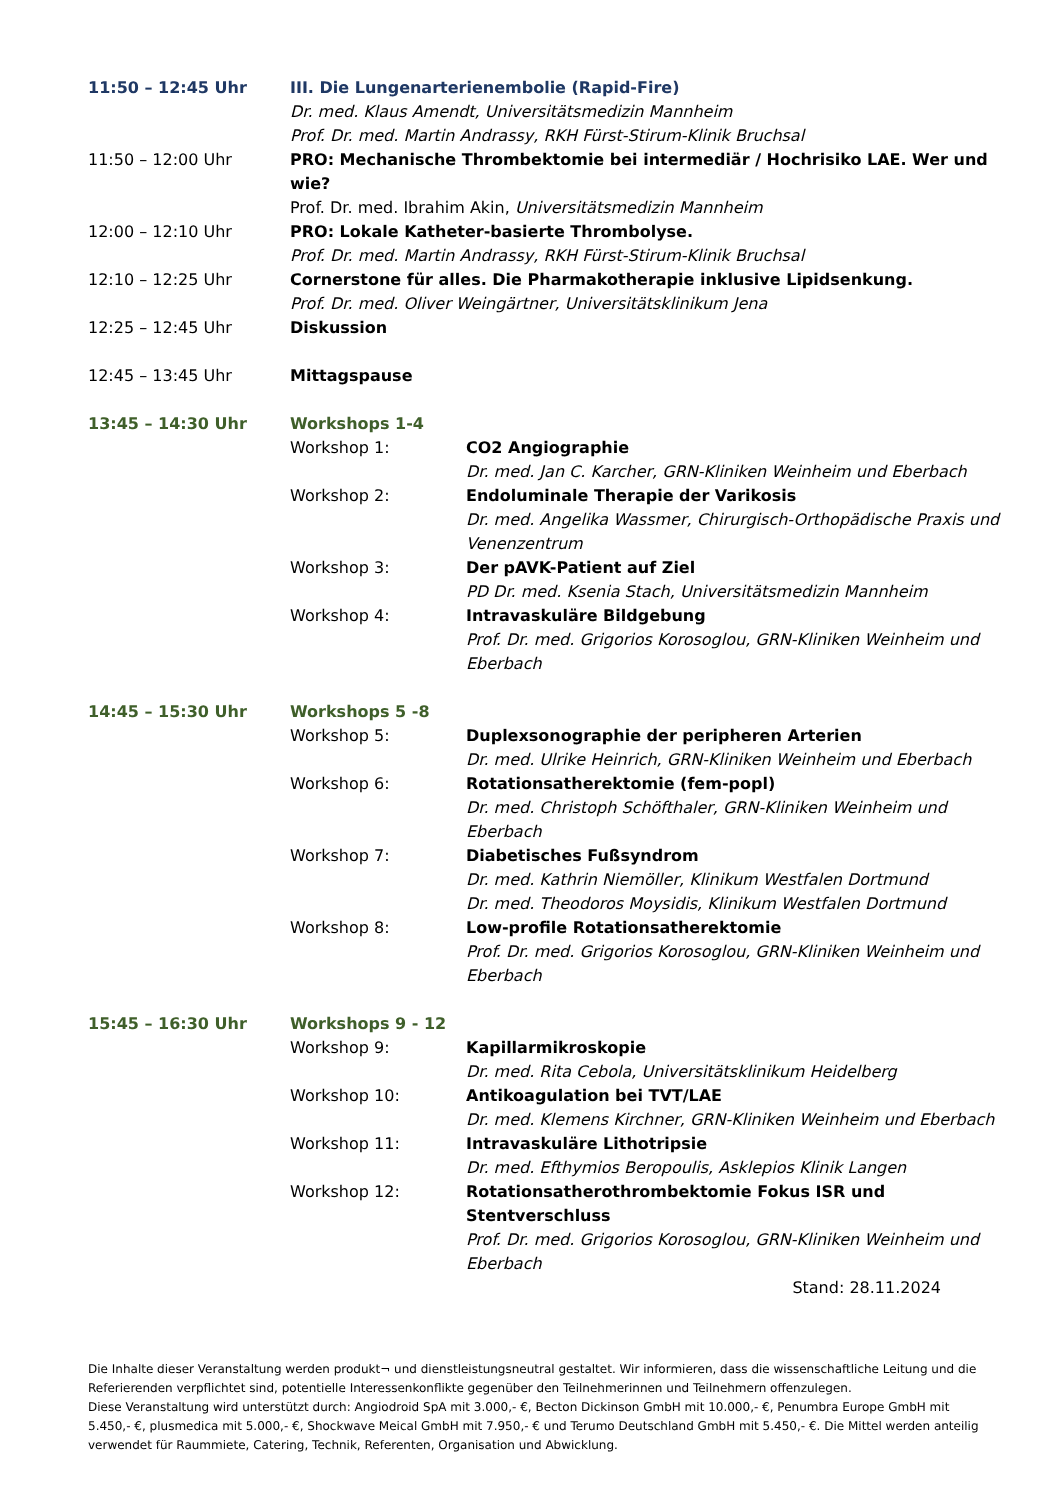11:50 – 12:45 Uhr III. Die Lungenarterienembolie (Rapid-Fire)
Dr. med. Klaus Amendt, Universitätsmedizin Mannheim
Prof. Dr. med. Martin Andrassy, RKH Fürst-Stirum-Klinik Bruchsal
11:50 – 12:00 Uhr PRO: Mechanische Thrombektomie bei intermediär / Hochrisiko LAE. Wer und wie?
Prof. Dr. med. Ibrahim Akin, Universitätsmedizin Mannheim
12:00 – 12:10 Uhr PRO: Lokale Katheter-basierte Thrombolyse.
Prof. Dr. med. Martin Andrassy, RKH Fürst-Stirum-Klinik Bruchsal
12:10 – 12:25 Uhr Cornerstone für alles. Die Pharmakotherapie inklusive Lipidsenkung.
Prof. Dr. med. Oliver Weingärtner, Universitätsklinikum Jena
12:25 – 12:45 Uhr Diskussion
12:45 – 13:45 Uhr Mittagspause
13:45 – 14:30 Uhr Workshops 1-4
Workshop 1: CO2 Angiographie
Dr. med. Jan C. Karcher, GRN-Kliniken Weinheim und Eberbach
Workshop 2: Endoluminale Therapie der Varikosis
Dr. med. Angelika Wassmer, Chirurgisch-Orthopädische Praxis und Venenzentrum
Workshop 3: Der pAVK-Patient auf Ziel
PD Dr. med. Ksenia Stach, Universitätsmedizin Mannheim
Workshop 4: Intravaskuläre Bildgebung
Prof. Dr. med. Grigorios Korosoglou, GRN-Kliniken Weinheim und Eberbach
14:45 – 15:30 Uhr Workshops 5 -8
Workshop 5: Duplexsonographie der peripheren Arterien
Dr. med. Ulrike Heinrich, GRN-Kliniken Weinheim und Eberbach
Workshop 6: Rotationsatherektomie (fem-popl)
Dr. med. Christoph Schöfthaler, GRN-Kliniken Weinheim und Eberbach
Workshop 7: Diabetisches Fußsyndrom
Dr. med. Kathrin Niemöller, Klinikum Westfalen Dortmund
Dr. med. Theodoros Moysidis, Klinikum Westfalen Dortmund
Workshop 8: Low-profile Rotationsatherektomie
Prof. Dr. med. Grigorios Korosoglou, GRN-Kliniken Weinheim und Eberbach
15:45 – 16:30 Uhr Workshops 9 - 12
Workshop 9: Kapillarmikroskopie
Dr. med. Rita Cebola, Universitätsklinikum Heidelberg
Workshop 10: Antikoagulation bei TVT/LAE
Dr. med. Klemens Kirchner, GRN-Kliniken Weinheim und Eberbach
Workshop 11: Intravaskuläre Lithotripsie
Dr. med. Efthymios Beropoulis, Asklepios Klinik Langen
Workshop 12: Rotationsatherothrombektomie Fokus ISR und Stentverschluss
Prof. Dr. med. Grigorios Korosoglou, GRN-Kliniken Weinheim und Eberbach
Stand: 28.11.2024
Die Inhalte dieser Veranstaltung werden produkt¬ und dienstleistungsneutral gestaltet. Wir informieren, dass die wissenschaftliche Leitung und die Referierenden verpflichtet sind, potentielle Interessenkonflikte gegenüber den Teilnehmerinnen und Teilnehmern offenzulegen.
Diese Veranstaltung wird unterstützt durch: Angiodroid SpA mit 3.000,- €, Becton Dickinson GmbH mit 10.000,- €, Penumbra Europe GmbH mit 5.450,- €, plusmedica mit 5.000,- €, Shockwave Meical GmbH mit 7.950,- € und Terumo Deutschland GmbH mit 5.450,- €. Die Mittel werden anteilig verwendet für Raummiete, Catering, Technik, Referenten, Organisation und Abwicklung.